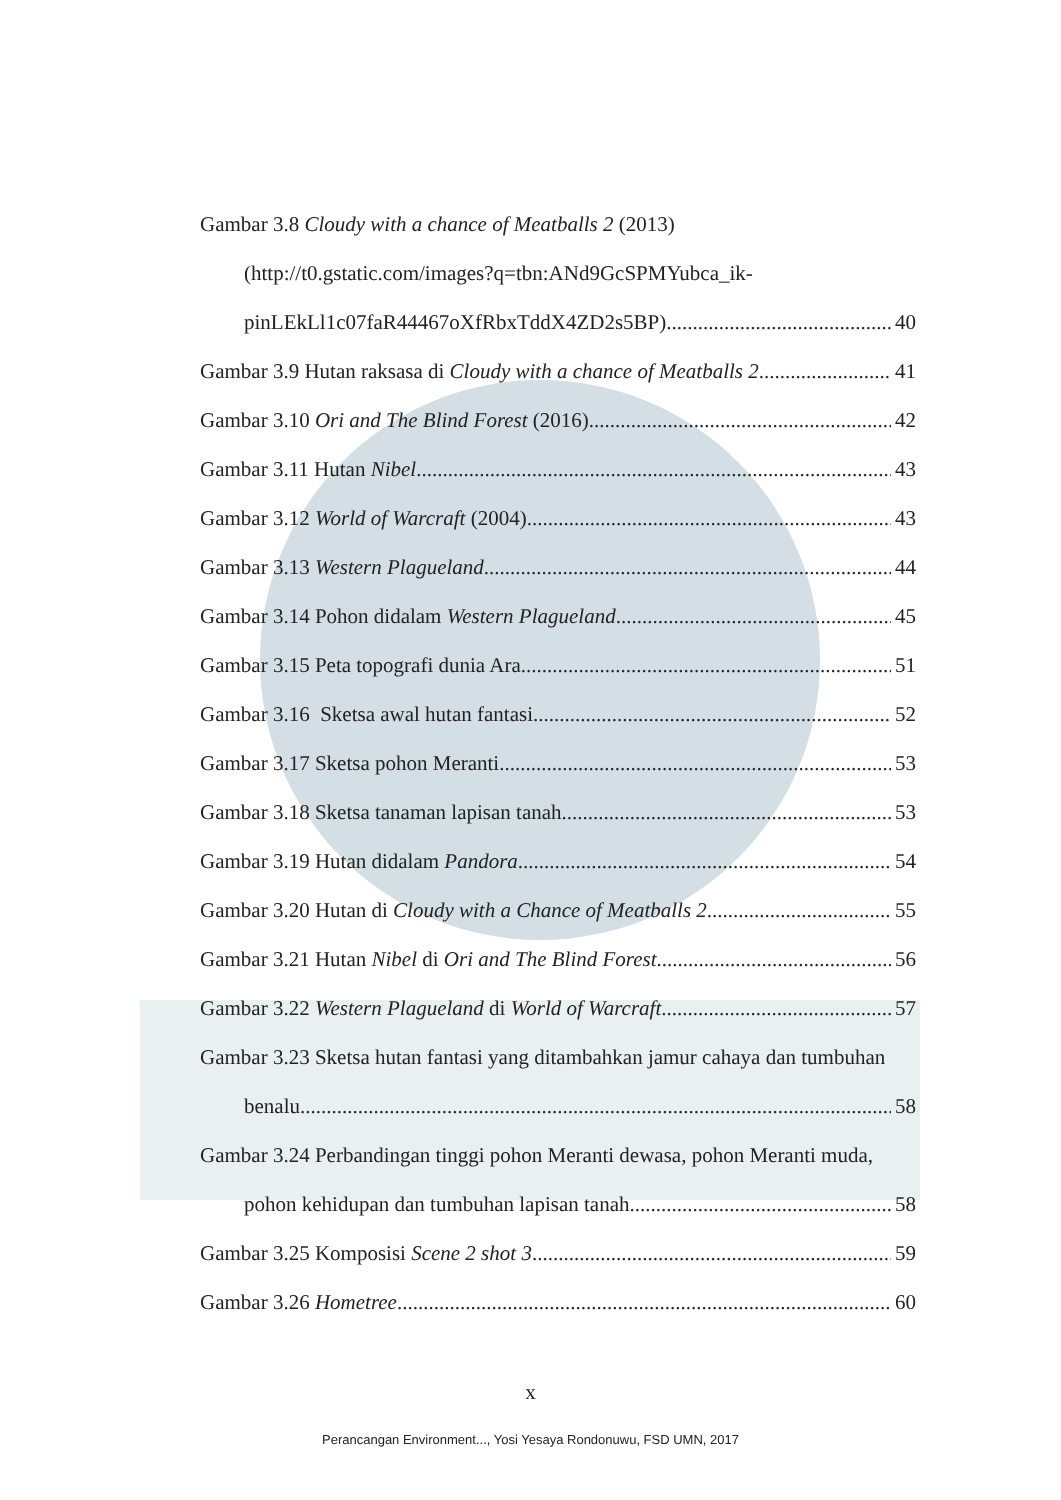Gambar 3.8 Cloudy with a chance of Meatballs 2 (2013)
(http://t0.gstatic.com/images?q=tbn:ANd9GcSPMYubca_ik-
pinLEkLl1c07faR44467oXfRbxTddX4ZD2s5BP) 40
Gambar 3.9 Hutan raksasa di Cloudy with a chance of Meatballs 2 41
Gambar 3.10 Ori and The Blind Forest (2016) 42
Gambar 3.11 Hutan Nibel 43
Gambar 3.12 World of Warcraft (2004) 43
Gambar 3.13 Western Plagueland 44
Gambar 3.14 Pohon didalam Western Plagueland 45
Gambar 3.15 Peta topografi dunia Ara 51
Gambar 3.16 Sketsa awal hutan fantasi 52
Gambar 3.17 Sketsa pohon Meranti 53
Gambar 3.18 Sketsa tanaman lapisan tanah 53
Gambar 3.19 Hutan didalam Pandora 54
Gambar 3.20 Hutan di Cloudy with a Chance of Meatballs 2 55
Gambar 3.21 Hutan Nibel di Ori and The Blind Forest 56
Gambar 3.22 Western Plagueland di World of Warcraft 57
Gambar 3.23 Sketsa hutan fantasi yang ditambahkan jamur cahaya dan tumbuhan
benalu 58
Gambar 3.24 Perbandingan tinggi pohon Meranti dewasa, pohon Meranti muda,
pohon kehidupan dan tumbuhan lapisan tanah 58
Gambar 3.25 Komposisi Scene 2 shot 3 59
Gambar 3.26 Hometree 60
x
Perancangan Environment..., Yosi Yesaya Rondonuwu, FSD UMN, 2017